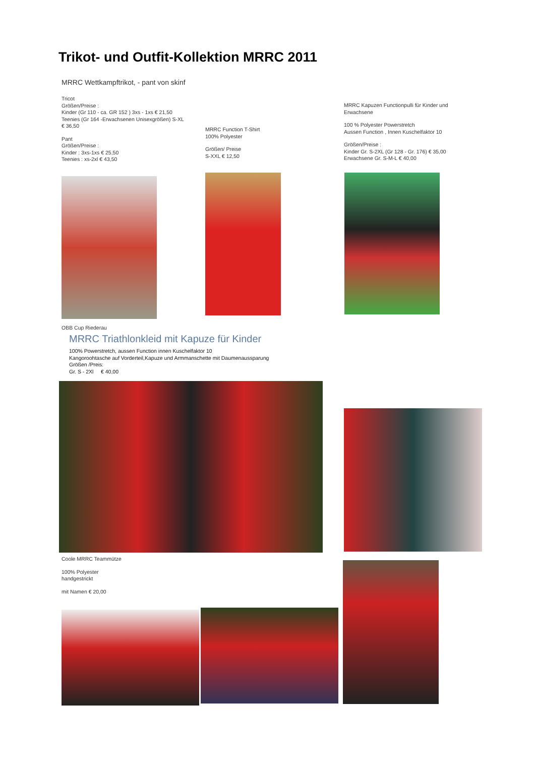Trikot- und Outfit-Kollektion MRRC 2011
MRRC Wettkampftrikot, - pant von skinf
Tricot
Größen/Preise :
Kinder (Gr 110 - ca. GR 152 ) 3xs - 1xs € 21,50
Teenies (Gr 164 -Erwachsenen Unisexgrößen) S-XL
€ 36,50
Pant
Größen/Preise :
Kinder : 3xs-1xs € 25,50
Teenies : xs-2xl € 43,50
MRRC Function T-Shirt
100% Polyester
Größen/ Preise
S-XXL € 12,50
MRRC Kapuzen Functionpulli für Kinder und Erwachsene
100 % Polyester Powerstretch
Aussen Function , Innen Kuschelfaktor 10
Größen/Preise :
Kinder Gr. S-2XL (Gr 128 - Gr. 176) € 35,00
Erwachsene Gr. S-M-L € 40,00
OBB Cup Riederau
MRRC Triathlonkleid mit Kapuze für Kinder
100% Powerstretch, aussen Function innen Kuschelfaktor 10
Kangoroohtasche auf Vorderteil,Kapuze und Armmanschette mit Daumenaussparung
Größen /Preis:
Gr. S - 2Xl € 40,00
Coole MRRC Teammütze
100% Polyester
handgestrickt
mit Namen € 20,00